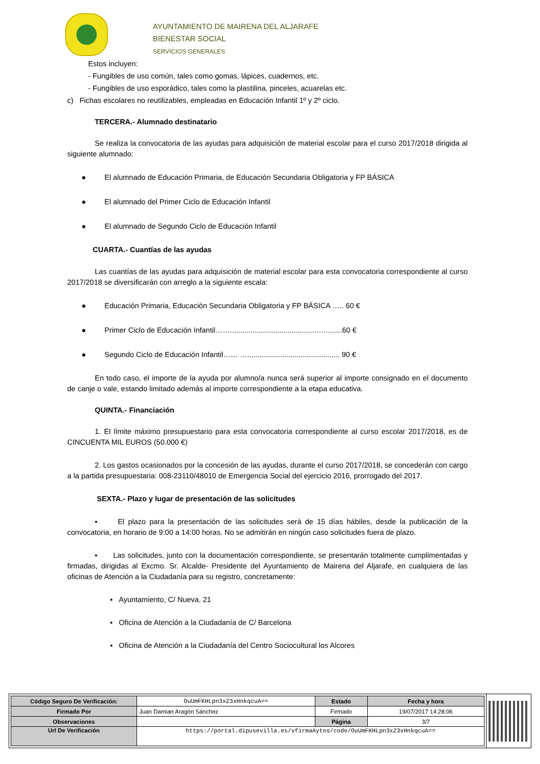AYUNTAMIENTO DE MAIRENA DEL ALJARAFE
BIENESTAR SOCIAL
SERVICIOS GENERALES
Estos incluyen:
- Fungibles de uso común, tales como gomas, lápices, cuadernos, etc.
- Fungibles de uso esporádico, tales como la plastilina, pinceles, acuarelas etc.
c) Fichas escolares no reutilizables, empleadas en Educación Infantil 1º y 2º ciclo.
TERCERA.- Alumnado destinatario
Se realiza la convocatoria de las ayudas para adquisición de material escolar para el curso 2017/2018 dirigida al siguiente alumnado:
● El alumnado de Educación Primaria, de Educación Secundaria Obligatoria y FP BÁSICA
● El alumnado del Primer Ciclo de Educación Infantil
● El alumnado de Segundo Ciclo de Educación Infantil
CUARTA.- Cuantías de las ayudas
Las cuantías de las ayudas para adquisición de material escolar para esta convocatoria correspondiente al curso 2017/2018 se diversificarán con arreglo a la siguiente escala:
● Educación Primaria, Educación Secundaria Obligatoria y FP BÁSICA ….. 60 €
● Primer Ciclo de Educación Infantil……..........................................….........60 €
● Segundo Ciclo de Educación Infantil…… …............................................. 90 €
En todo caso, el importe de la ayuda por alumno/a nunca será superior al importe consignado en el documento de canje o vale, estando limitado además al importe correspondiente a la etapa educativa.
QUINTA.- Financiación
1. El límite máximo presupuestario para esta convocatoria correspondiente al curso escolar 2017/2018, es de CINCUENTA MIL EUROS (50.000 €)
2. Los gastos ocasionados por la concesión de las ayudas, durante el curso 2017/2018, se concederán con cargo a la partida presupuestaria: 008-23110/48010 de Emergencia Social del ejercicio 2016, prorrogado del 2017.
SEXTA.- Plazo y lugar de presentación de las solicitudes
▪ El plazo para la presentación de las solicitudes será de 15 días hábiles, desde la publicación de la convocatoria, en horario de 9:00 a 14:00 horas. No se admitirán en ningún caso solicitudes fuera de plazo.
▪ Las solicitudes, junto con la documentación correspondiente, se presentarán totalmente cumplimentadas y firmadas, dirigidas al Excmo. Sr. Alcalde- Presidente del Ayuntamiento de Mairena del Aljarafe, en cualquiera de las oficinas de Atención a la Ciudadanía para su registro, concretamente:
▪ Ayuntamiento, C/ Nueva, 21
▪ Oficina de Atención a la Ciudadanía de C/ Barcelona
▪ Oficina de Atención a la Ciudadanía del Centro Sociocultural los Alcores
| Código Seguro De Verificación: | OuUmFKHLpn3xZ3xHnkqcuA== | Estado | Fecha y hora |
| Firmado Por | Juan Damian Aragón Sánchez | Firmado | 19/07/2017 14:28:06 |
| Observaciones | | Página | 3/7 |
| Url De Verificación | https://portal.dipusevilla.es/vfirmaAytos/code/OuUmFKHLpn3xZ3xHnkqcuA== | | |